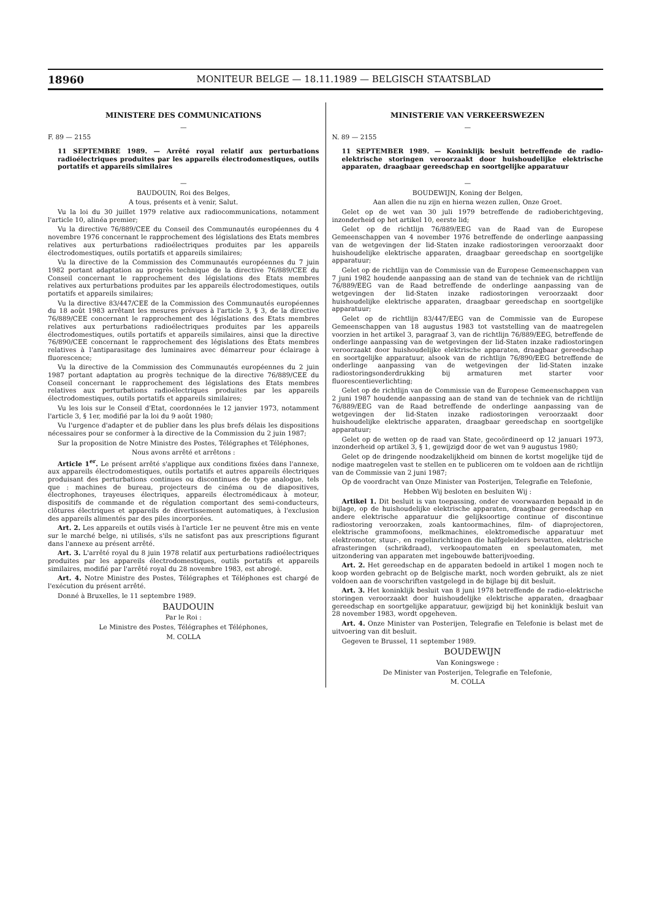18960 MONITEUR BELGE — 18.11.1989 — BELGISCH STAATSBLAD
MINISTERE DES COMMUNICATIONS
—
F. 89 — 2155
11 SEPTEMBRE 1989. — Arrêté royal relatif aux perturbations radioélectriques produites par les appareils électrodomestiques, outils portatifs et appareils similaires
—
BAUDOUIN, Roi des Belges,
A tous, présents et à venir, Salut.
Vu la loi du 30 juillet 1979 relative aux radiocommunications, notamment l'article 10, alinéa premier;
Vu la directive 76/889/CEE du Conseil des Communautés européennes du 4 novembre 1976 concernant le rapprochement des législations des Etats membres relatives aux perturbations radioélectriques produites par les appareils électrodomestiques, outils portatifs et appareils similaires;
Vu la directive de la Commission des Communautés européennes du 7 juin 1982 portant adaptation au progrès technique de la directive 76/889/CEE du Conseil concernant le rapprochement des législations des Etats membres relatives aux perturbations produites par les appareils électrodomestiques, outils portatifs et appareils similaires;
Vu la directive 83/447/CEE de la Commission des Communautés européennes du 18 août 1983 arrêtant les mesures prévues à l'article 3, § 3, de la directive 76/889/CEE concernant le rapprochement des législations des Etats membres relatives aux perturbations radioélectriques produites par les appareils électrodomestiques, outils portatifs et appareils similaires, ainsi que la directive 76/890/CEE concernant le rapprochement des législations des Etats membres relatives à l'antiparasitage des luminaires avec démarreur pour éclairage à fluorescence;
Vu la directive de la Commission des Communautés européennes du 2 juin 1987 portant adaptation au progrès technique de la directive 76/889/CEE du Conseil concernant le rapprochement des législations des Etats membres relatives aux perturbations radioélectriques produites par les appareils électrodomestiques, outils portatifs et appareils similaires;
Vu les lois sur le Conseil d'Etat, coordonnées le 12 janvier 1973, notamment l'article 3, § 1er, modifié par la loi du 9 août 1980;
Vu l'urgence d'adapter et de publier dans les plus brefs délais les dispositions nécessaires pour se conformer à la directive de la Commission du 2 juin 1987;
Sur la proposition de Notre Ministre des Postes, Télégraphes et Téléphones,
Nous avons arrêté et arrêtons :
Article 1<sup>er</sup>. Le présent arrêté s'applique aux conditions fixées dans l'annexe, aux appareils électrodomestiques, outils portatifs et autres appareils électriques produisant des perturbations continues ou discontinues de type analogue, tels que : machines de bureau, projecteurs de cinéma ou de diapositives, électrophones, trayeuses électriques, appareils électromédicaux à moteur, dispositifs de commande et de régulation comportant des semi-conducteurs, clôtures électriques et appareils de divertissement automatiques, à l'exclusion des appareils alimentés par des piles incorporées.
Art. 2. Les appareils et outils visés à l'article 1er ne peuvent être mis en vente sur le marché belge, ni utilisés, s'ils ne satisfont pas aux prescriptions figurant dans l'annexe au présent arrêté.
Art. 3. L'arrêté royal du 8 juin 1978 relatif aux perturbations radioélectriques produites par les appareils électrodomestiques, outils portatifs et appareils similaires, modifié par l'arrêté royal du 28 novembre 1983, est abrogé.
Art. 4. Notre Ministre des Postes, Télégraphes et Téléphones est chargé de l'exécution du présent arrêté.
Donné à Bruxelles, le 11 septembre 1989.
BAUDOUIN
Par le Roi :
Le Ministre des Postes, Télégraphes et Téléphones,
M. COLLA
MINISTERIE VAN VERKEERSWEZEN
—
N. 89 — 2155
11 SEPTEMBER 1989. — Koninklijk besluit betreffende de radio-elektrische storingen veroorzaakt door huishoudelijke elektrische apparaten, draagbaar gereedschap en soortgelijke apparatuur
—
BOUDEWIJN, Koning der Belgen,
Aan allen die nu zijn en hierna wezen zullen, Onze Groet.
Gelet op de wet van 30 juli 1979 betreffende de radioberichtgeving, inzonderheid op het artikel 10, eerste lid;
Gelet op de richtlijn 76/889/EEG van de Raad van de Europese Gemeenschappen van 4 november 1976 betreffende de onderlinge aanpassing van de wetgevingen der lid-Staten inzake radiostoringen veroorzaakt door huishoudelijke elektrische apparaten, draagbaar gereedschap en soortgelijke apparatuur;
Gelet op de richtlijn van de Commissie van de Europese Gemeenschappen van 7 juni 1982 houdende aanpassing aan de stand van de techniek van de richtlijn 76/889/EEG van de Raad betreffende de onderlinge aanpassing van de wetgevingen der lid-Staten inzake radiostoringen veroorzaakt door huishoudelijke elektrische apparaten, draagbaar gereedschap en soortgelijke apparatuur;
Gelet op de richtlijn 83/447/EEG van de Commissie van de Europese Gemeenschappen van 18 augustus 1983 tot vaststelling van de maatregelen voorzien in het artikel 3, paragraaf 3, van de richtlijn 76/889/EEG, betreffende de onderlinge aanpassing van de wetgevingen der lid-Staten inzake radiostoringen veroorzaakt door huishoudelijke elektrische apparaten, draagbaar gereedschap en soortgelijke apparatuur, alsook van de richtlijn 76/890/EEG betreffende de onderlinge aanpassing van de wetgevingen der lid-Staten inzake radiostoringsonderdrukking bij armaturen met starter voor fluorescentieverlichting;
Gelet op de richtlijn van de Commissie van de Europese Gemeenschappen van 2 juni 1987 houdende aanpassing aan de stand van de techniek van de richtlijn 76/889/EEG van de Raad betreffende de onderlinge aanpassing van de wetgevingen der lid-Staten inzake radiostoringen veroorzaakt door huishoudelijke elektrische apparaten, draagbaar gereedschap en soortgelijke apparatuur;
Gelet op de wetten op de raad van State, gecoördineerd op 12 januari 1973, inzonderheid op artikel 3, § 1, gewijzigd door de wet van 9 augustus 1980;
Gelet op de dringende noodzakelijkheid om binnen de kortst mogelijke tijd de nodige maatregelen vast te stellen en te publiceren om te voldoen aan de richtlijn van de Commissie van 2 juni 1987;
Op de voordracht van Onze Minister van Posterijen, Telegrafie en Telefonie,
Hebben Wij besloten en besluiten Wij :
Artikel 1. Dit besluit is van toepassing, onder de voorwaarden bepaald in de bijlage, op de huishoudelijke elektrische apparaten, draagbaar gereedschap en andere elektrische apparatuur die gelijksoortige continue of discontinue radiostoring veroorzaken, zoals kantoormachines, film- of diaprojectoren, elektrische grammofoons, melkmachines, elektromedische apparatuur met elektromotor, stuur-, en regelinrichtingen die halfgeleiders bevatten, elektrische afrasteringen (schrikdraad), verkoopautomaten en speelautomaten, met uitzondering van apparaten met ingebouwde batterijvoeding.
Art. 2. Het gereedschap en de apparaten bedoeld in artikel 1 mogen noch te koop worden gebracht op de Belgische markt, noch worden gebruikt, als ze niet voldoen aan de voorschriften vastgelegd in de bijlage bij dit besluit.
Art. 3. Het koninklijk besluit van 8 juni 1978 betreffende de radio-elektrische storingen veroorzaakt door huishoudelijke elektrische apparaten, draagbaar gereedschap en soortgelijke apparatuur, gewijzigd bij het koninklijk besluit van 28 november 1983, wordt opgeheven.
Art. 4. Onze Minister van Posterijen, Telegrafie en Telefonie is belast met de uitvoering van dit besluit.
Gegeven te Brussel, 11 september 1989.
BOUDEWIJN
Van Koningswege :
De Minister van Posterijen, Telegrafie en Telefonie,
M. COLLA